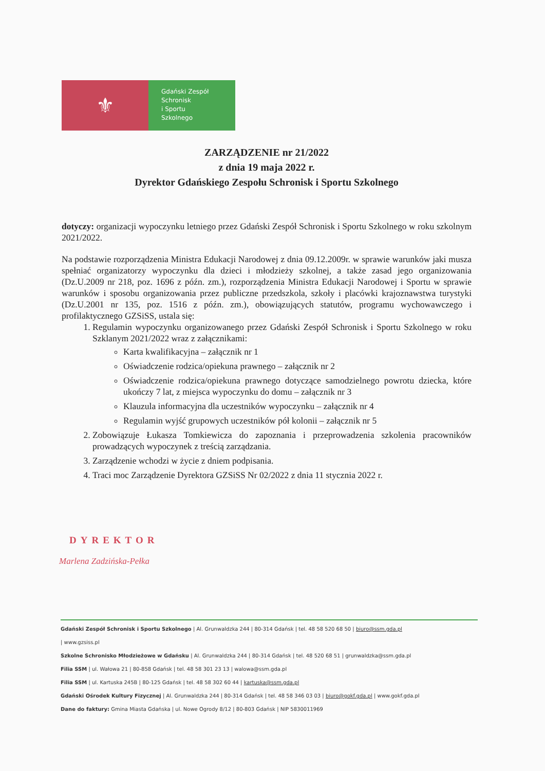⚜
Gdański Zespół
Schronisk
i Sportu
Szkolnego
ZARZĄDZENIE nr 21/2022
z dnia 19 maja 2022 r.
Dyrektor Gdańskiego Zespołu Schronisk i Sportu Szkolnego
dotyczy: organizacji wypoczynku letniego przez Gdański Zespół Schronisk i Sportu Szkolnego w roku szkolnym 2021/2022.
Na podstawie rozporządzenia Ministra Edukacji Narodowej z dnia 09.12.2009r. w sprawie warunków jaki musza spełniać organizatorzy wypoczynku dla dzieci i młodzieży szkolnej, a także zasad jego organizowania (Dz.U.2009 nr 218, poz. 1696 z późn. zm.), rozporządzenia Ministra Edukacji Narodowej i Sportu w sprawie warunków i sposobu organizowania przez publiczne przedszkola, szkoły i placówki krajoznawstwa turystyki (Dz.U.2001 nr 135, poz. 1516 z późn. zm.), obowiązujących statutów, programu wychowawczego i profilaktycznego GZSiSS, ustala się:
1. Regulamin wypoczynku organizowanego przez Gdański Zespół Schronisk i Sportu Szkolnego w roku Szklanym 2021/2022 wraz z załącznikami:
Karta kwalifikacyjna – załącznik nr 1
Oświadczenie rodzica/opiekuna prawnego – załącznik nr 2
Oświadczenie rodzica/opiekuna prawnego dotyczące samodzielnego powrotu dziecka, które ukończy 7 lat, z miejsca wypoczynku do domu – załącznik nr 3
Klauzula informacyjna dla uczestników wypoczynku – załącznik nr 4
Regulamin wyjść grupowych uczestników pół kolonii – załącznik nr 5
2. Zobowiązuje Łukasza Tomkiewicza do zapoznania i przeprowadzenia szkolenia pracowników prowadzących wypoczynek z treścią zarządzania.
3. Zarządzenie wchodzi w życie z dniem podpisania.
4. Traci moc Zarządzenie Dyrektora GZSiSS Nr 02/2022 z dnia 11 stycznia 2022 r.
DYREKTOR
Marlena Zadzińska-Pełka
Gdański Zespół Schronisk i Sportu Szkolnego | Al. Grunwaldzka 244 | 80-314 Gdańsk | tel. 48 58 520 68 50 | biuro@ssm.gda.pl
| www.gzsiss.pl
Szkolne Schronisko Młodzieżowe w Gdańsku | Al. Grunwaldzka 244 | 80-314 Gdańsk | tel. 48 520 68 51 | grunwaldzka@ssm.gda.pl
Filia SSM | ul. Wałowa 21 | 80-858 Gdańsk | tel. 48 58 301 23 13 | walowa@ssm.gda.pl
Filia SSM | ul. Kartuska 245B | 80-125 Gdańsk | tel. 48 58 302 60 44 | kartuska@ssm.gda.pl
Gdański Ośrodek Kultury Fizycznej | Al. Grunwaldzka 244 | 80-314 Gdańsk | tel. 48 58 346 03 03 | biuro@gokf.gda.pl | www.gokf.gda.pl
Dane do faktury: Gmina Miasta Gdańska | ul. Nowe Ogrody 8/12 | 80-803 Gdańsk | NIP 5830011969